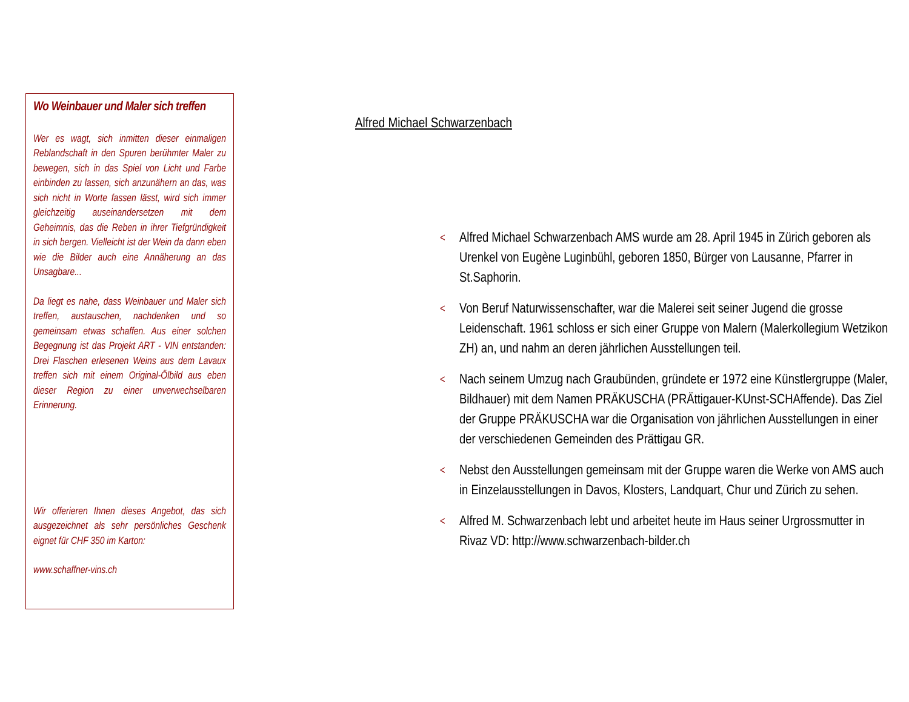Wo Weinbauer und Maler sich treffen
Wer es wagt, sich inmitten dieser einmaligen Reblandschaft in den Spuren berühmter Maler zu bewegen, sich in das Spiel von Licht und Farbe einbinden zu lassen, sich anzunähern an das, was sich nicht in Worte fassen lässt, wird sich immer gleichzeitig auseinandersetzen mit dem Geheimnis, das die Reben in ihrer Tiefgründigkeit in sich bergen. Vielleicht ist der Wein da dann eben wie die Bilder auch eine Annäherung an das Unsagbare...
Da liegt es nahe, dass Weinbauer und Maler sich treffen, austauschen, nachdenken und so gemeinsam etwas schaffen. Aus einer solchen Begegnung ist das Projekt ART - VIN entstanden: Drei Flaschen erlesenen Weins aus dem Lavaux treffen sich mit einem Original-Ölbild aus eben dieser Region zu einer unverwechselbaren Erinnerung.
Wir offerieren Ihnen dieses Angebot, das sich ausgezeichnet als sehr persönliches Geschenk eignet für CHF 350 im Karton:
www.schaffner-vins.ch
Alfred Michael Schwarzenbach
< Alfred Michael Schwarzenbach AMS wurde am 28. April 1945 in Zürich geboren als Urenkel von Eugène Luginbühl, geboren 1850, Bürger von Lausanne, Pfarrer in St.Saphorin.
< Von Beruf Naturwissenschafter, war die Malerei seit seiner Jugend die grosse Leidenschaft. 1961 schloss er sich einer Gruppe von Malern (Malerkollegium Wetzikon ZH) an, und nahm an deren jährlichen Ausstellungen teil.
< Nach seinem Umzug nach Graubünden, gründete er 1972 eine Künstlergruppe (Maler, Bildhauer) mit dem Namen PRÄKUSCHA (PRÄttigauer-KUnst-SCHAffende). Das Ziel der Gruppe PRÄKUSCHA war die Organisation von jährlichen Ausstellungen in einer der verschiedenen Gemeinden des Prättigau GR.
< Nebst den Ausstellungen gemeinsam mit der Gruppe waren die Werke von AMS auch in Einzelausstellungen in Davos, Klosters, Landquart, Chur und Zürich zu sehen.
< Alfred M. Schwarzenbach lebt und arbeitet heute im Haus seiner Urgrossmutter in Rivaz VD: http://www.schwarzenbach-bilder.ch